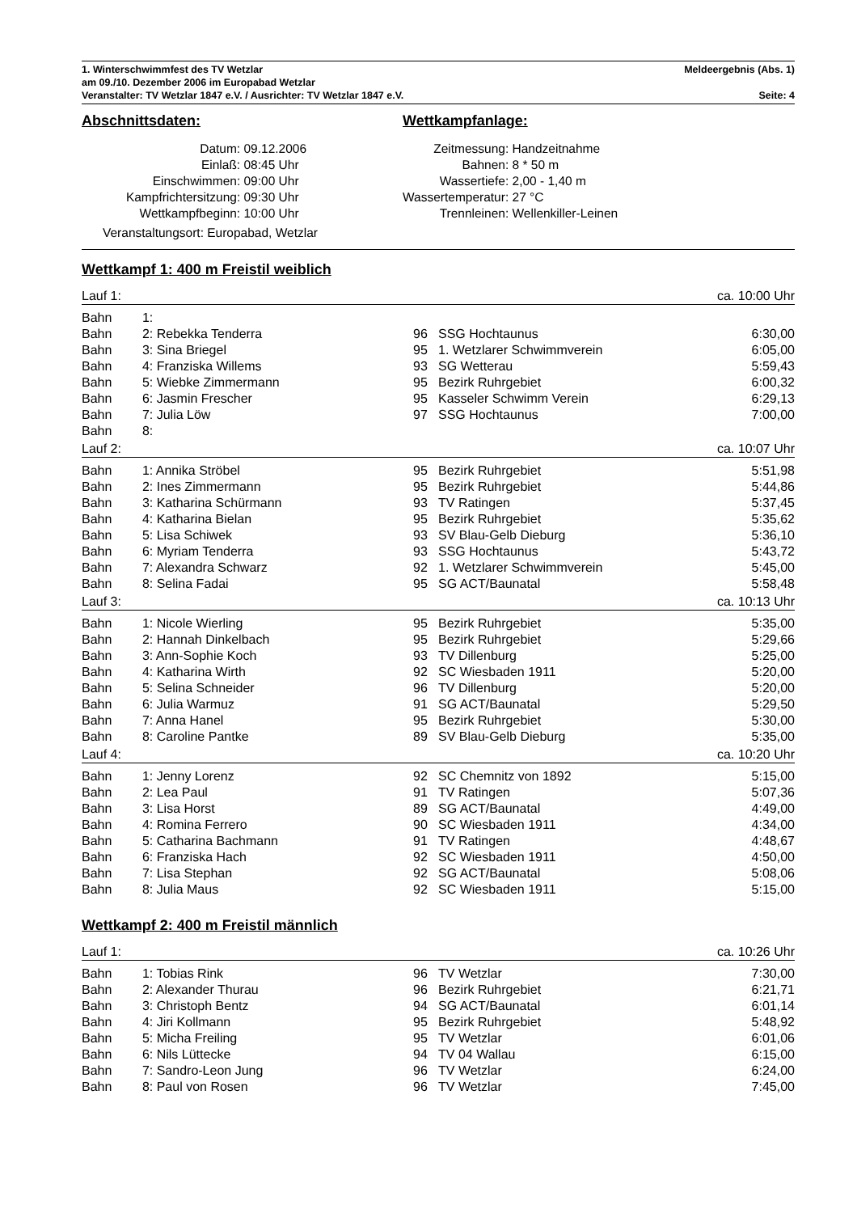1. Winterschwimmfest des TV Wetzlar Meldeergebnis (Abs. 1)
am 09./10. Dezember 2006 im Europabad Wetzlar
Veranstalter: TV Wetzlar 1847 e.V. / Ausrichter: TV Wetzlar 1847 e.V. Seite: 4
Abschnittsdaten:
Datum: 09.12.2006 Einlaß: 08:45 Uhr Einschwimmen: 09:00 Uhr Kampfrichtersitzung: 09:30 Uhr Wettkampfbeginn: 10:00 Uhr
Veranstaltungsort: Europabad, Wetzlar
Wettkampfanlage:
Zeitmessung: Handzeitnahme Bahnen: 8 * 50 m Wassertiefe: 2,00 - 1,40 m Wassertemperatur: 27 °C Trennleinen: Wellenkiller-Leinen
Wettkampf 1: 400 m Freistil weiblich
| Lauf 1: | | | | ca. 10:00 Uhr |
| Bahn | 1: | | | |
| Bahn | 2: Rebekka Tenderra | 96 | SSG Hochtaunus | 6:30,00 |
| Bahn | 3: Sina Briegel | 95 | 1. Wetzlarer Schwimmverein | 6:05,00 |
| Bahn | 4: Franziska Willems | 93 | SG Wetterau | 5:59,43 |
| Bahn | 5: Wiebke Zimmermann | 95 | Bezirk Ruhrgebiet | 6:00,32 |
| Bahn | 6: Jasmin Frescher | 95 | Kasseler Schwimm Verein | 6:29,13 |
| Bahn | 7: Julia Löw | 97 | SSG Hochtaunus | 7:00,00 |
| Bahn | 8: | | | |
| Lauf 2: | | | | ca. 10:07 Uhr |
| Bahn | 1: Annika Ströbel | 95 | Bezirk Ruhrgebiet | 5:51,98 |
| Bahn | 2: Ines Zimmermann | 95 | Bezirk Ruhrgebiet | 5:44,86 |
| Bahn | 3: Katharina Schürmann | 93 | TV Ratingen | 5:37,45 |
| Bahn | 4: Katharina Bielan | 95 | Bezirk Ruhrgebiet | 5:35,62 |
| Bahn | 5: Lisa Schiwek | 93 | SV Blau-Gelb Dieburg | 5:36,10 |
| Bahn | 6: Myriam Tenderra | 93 | SSG Hochtaunus | 5:43,72 |
| Bahn | 7: Alexandra Schwarz | 92 | 1. Wetzlarer Schwimmverein | 5:45,00 |
| Bahn | 8: Selina Fadai | 95 | SG ACT/Baunatal | 5:58,48 |
| Lauf 3: | | | | ca. 10:13 Uhr |
| Bahn | 1: Nicole Wierling | 95 | Bezirk Ruhrgebiet | 5:35,00 |
| Bahn | 2: Hannah Dinkelbach | 95 | Bezirk Ruhrgebiet | 5:29,66 |
| Bahn | 3: Ann-Sophie Koch | 93 | TV Dillenburg | 5:25,00 |
| Bahn | 4: Katharina Wirth | 92 | SC Wiesbaden 1911 | 5:20,00 |
| Bahn | 5: Selina Schneider | 96 | TV Dillenburg | 5:20,00 |
| Bahn | 6: Julia Warmuz | 91 | SG ACT/Baunatal | 5:29,50 |
| Bahn | 7: Anna Hanel | 95 | Bezirk Ruhrgebiet | 5:30,00 |
| Bahn | 8: Caroline Pantke | 89 | SV Blau-Gelb Dieburg | 5:35,00 |
| Lauf 4: | | | | ca. 10:20 Uhr |
| Bahn | 1: Jenny Lorenz | 92 | SC Chemnitz von 1892 | 5:15,00 |
| Bahn | 2: Lea Paul | 91 | TV Ratingen | 5:07,36 |
| Bahn | 3: Lisa Horst | 89 | SG ACT/Baunatal | 4:49,00 |
| Bahn | 4: Romina Ferrero | 90 | SC Wiesbaden 1911 | 4:34,00 |
| Bahn | 5: Catharina Bachmann | 91 | TV Ratingen | 4:48,67 |
| Bahn | 6: Franziska Hach | 92 | SC Wiesbaden 1911 | 4:50,00 |
| Bahn | 7: Lisa Stephan | 92 | SG ACT/Baunatal | 5:08,06 |
| Bahn | 8: Julia Maus | 92 | SC Wiesbaden 1911 | 5:15,00 |
Wettkampf 2: 400 m Freistil männlich
| Lauf 1: | | | | ca. 10:26 Uhr |
| Bahn | 1: Tobias Rink | 96 | TV Wetzlar | 7:30,00 |
| Bahn | 2: Alexander Thurau | 96 | Bezirk Ruhrgebiet | 6:21,71 |
| Bahn | 3: Christoph Bentz | 94 | SG ACT/Baunatal | 6:01,14 |
| Bahn | 4: Jiri Kollmann | 95 | Bezirk Ruhrgebiet | 5:48,92 |
| Bahn | 5: Micha Freiling | 95 | TV Wetzlar | 6:01,06 |
| Bahn | 6: Nils Lüttecke | 94 | TV 04 Wallau | 6:15,00 |
| Bahn | 7: Sandro-Leon Jung | 96 | TV Wetzlar | 6:24,00 |
| Bahn | 8: Paul von Rosen | 96 | TV Wetzlar | 7:45,00 |